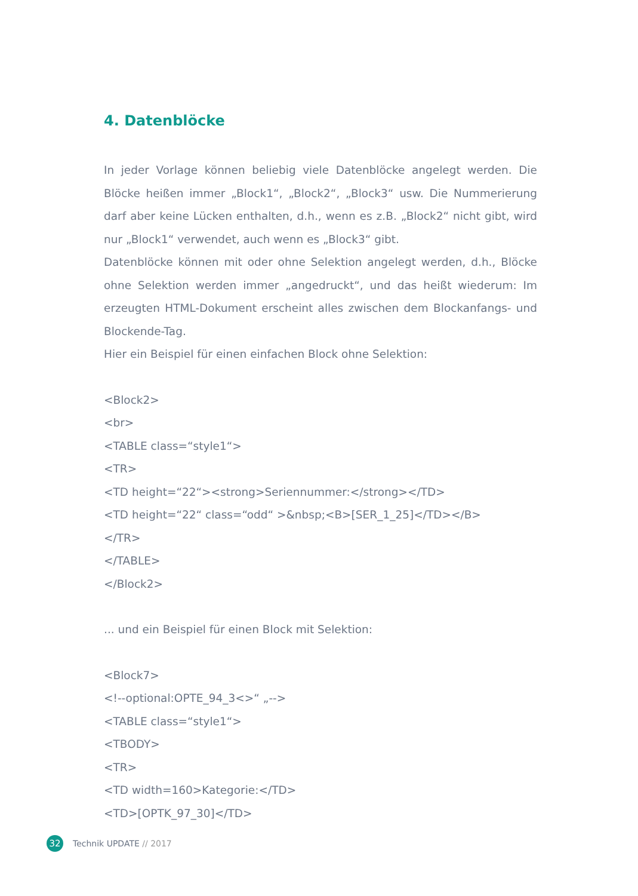4. Datenblöcke
In jeder Vorlage können beliebig viele Datenblöcke angelegt werden. Die Blöcke heißen immer „Block1“, „Block2“, „Block3“ usw. Die Nummerierung darf aber keine Lücken enthalten, d.h., wenn es z.B. „Block2“ nicht gibt, wird nur „Block1“ verwendet, auch wenn es „Block3“ gibt.
Datenblöcke können mit oder ohne Selektion angelegt werden, d.h., Blöcke ohne Selektion werden immer „angedruckt“, und das heißt wiederum: Im erzeugten HTML-Dokument erscheint alles zwischen dem Blockanfangs- und Blockende-Tag.
Hier ein Beispiel für einen einfachen Block ohne Selektion:
<Block2>
<br>
<TABLE class=“style1“>
<TR>
<TD height=“22“><strong>Seriennummer:</strong></TD>
<TD height=“22“ class=“odd“ >&nbsp;<B>[SER_1_25]</TD></B>
</TR>
</TABLE>
</Block2>
... und ein Beispiel für einen Block mit Selektion:
<Block7>
<!--optional:OPTE_94_3<>“ „-->
<TABLE class=“style1“>
<TBODY>
<TR>
<TD width=160>Kategorie:</TD>
<TD>[OPTK_97_30]</TD>
32 Technik UPDATE // 2017